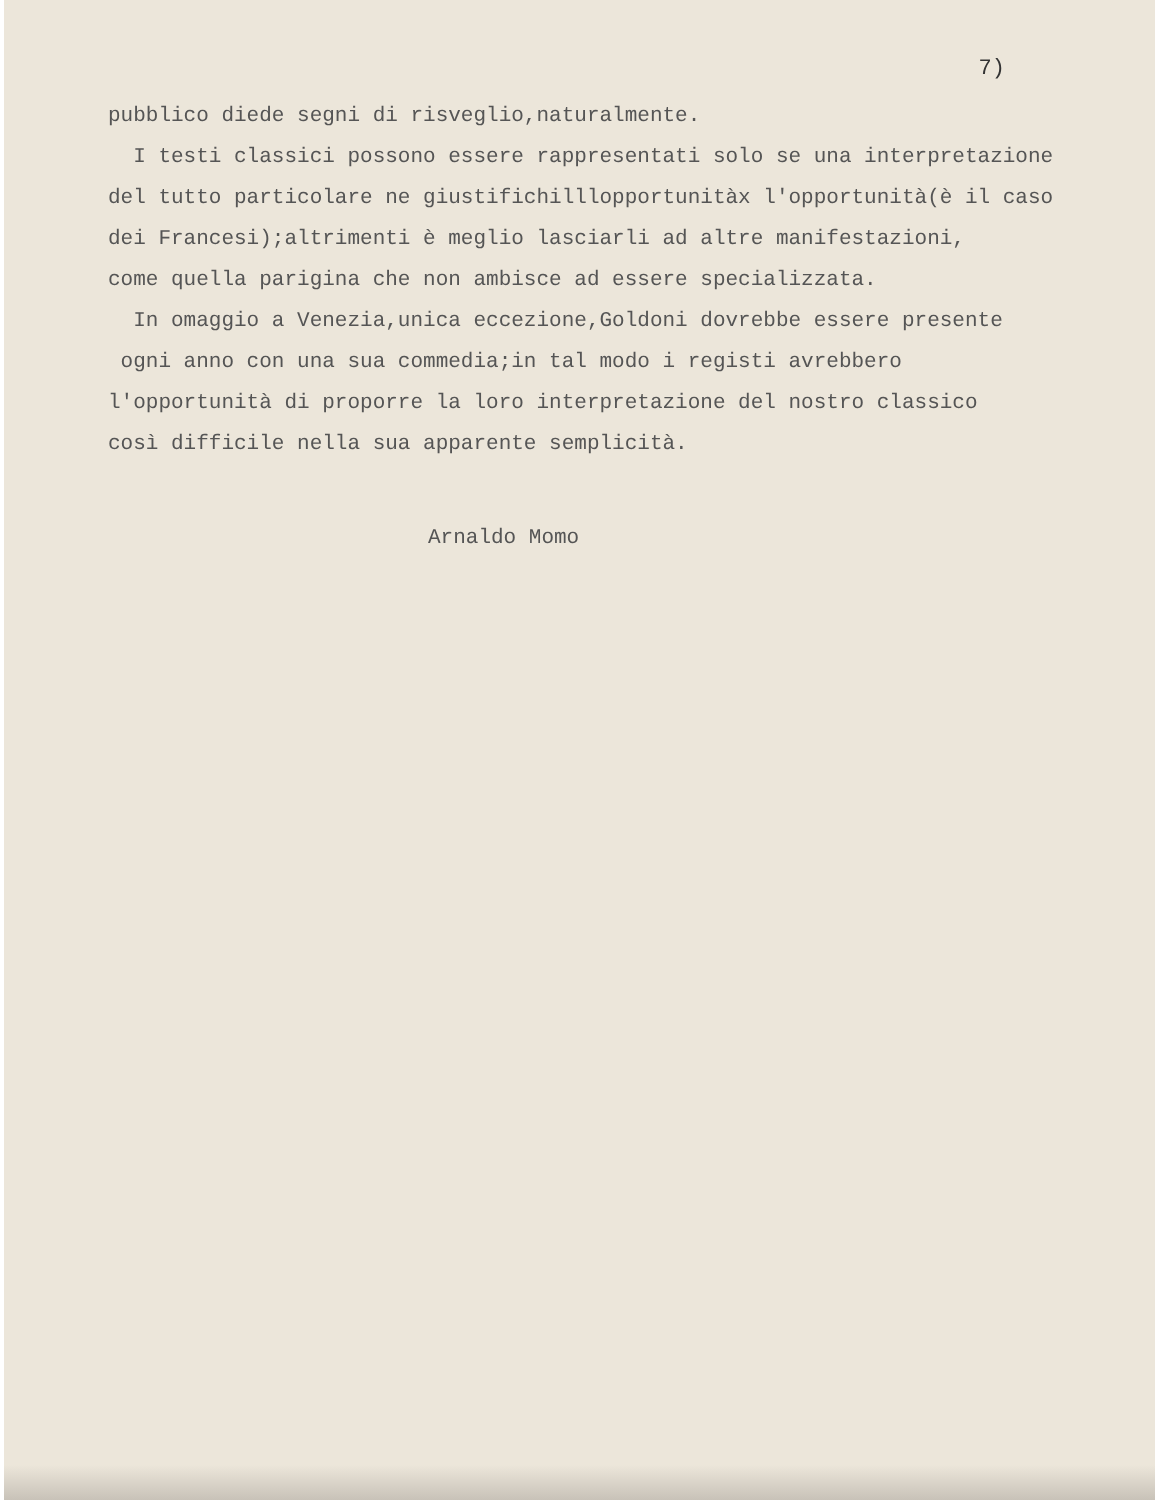7)
pubblico diede segni di risveglio,naturalmente.
I testi classici possono essere rappresentati solo se una interpretazione
del tutto particolare ne giustifichilllopportunitàx l'opportunità(è il caso
dei Francesi);altrimenti è meglio lasciarli ad altre manifestazioni,
come quella parigina che non ambisce ad essere specializzata.
In omaggio a Venezia,unica eccezione,Goldoni dovrebbe essere presente
ogni anno con una sua commedia;in tal modo i registi avrebbero
l'opportunità di proporre la loro interpretazione del nostro classico
così difficile nella sua apparente semplicità.
Arnaldo Momo